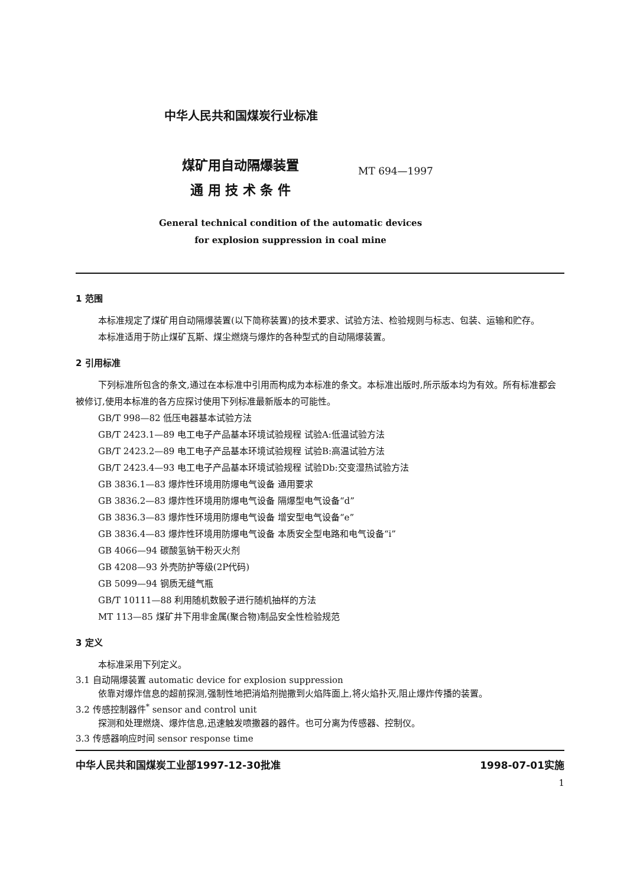中华人民共和国煤炭行业标准
煤矿用自动隔爆装置
通 用 技 术 条 件
MT 694—1997
General technical condition of the automatic devices
for explosion suppression in coal mine
1 范围
本标准规定了煤矿用自动隔爆装置(以下简称装置)的技术要求、试验方法、检验规则与标志、包装、运输和贮存。
本标准适用于防止煤矿瓦斯、煤尘燃烧与爆炸的各种型式的自动隔爆装置。
2 引用标准
下列标准所包含的条文,通过在本标准中引用而构成为本标准的条文。本标准出版时,所示版本均为有效。所有标准都会被修订,使用本标准的各方应探讨使用下列标准最新版本的可能性。
GB/T 998—82 低压电器基本试验方法
GB/T 2423.1—89 电工电子产品基本环境试验规程 试验A:低温试验方法
GB/T 2423.2—89 电工电子产品基本环境试验规程 试验B:高温试验方法
GB/T 2423.4—93 电工电子产品基本环境试验规程 试验Db:交变湿热试验方法
GB 3836.1—83 爆炸性环境用防爆电气设备 通用要求
GB 3836.2—83 爆炸性环境用防爆电气设备 隔爆型电气设备“d”
GB 3836.3—83 爆炸性环境用防爆电气设备 增安型电气设备“e”
GB 3836.4—83 爆炸性环境用防爆电气设备 本质安全型电路和电气设备“i”
GB 4066—94 碳酸氢钠干粉灭火剂
GB 4208—93 外壳防护等级(2P代码)
GB 5099—94 钢质无缝气瓶
GB/T 10111—88 利用随机数骰子进行随机抽样的方法
MT 113—85 煤矿井下用非金属(聚合物)制品安全性检验规范
3 定义
本标准采用下列定义。
3.1 自动隔爆装置 automatic device for explosion suppression
依靠对爆炸信息的超前探测,强制性地把消焰剂抛撒到火焰阵面上,将火焰扑灭,阻止爆炸传播的装置。
3.2 传感控制器件<sup>*</sup> sensor and control unit
探测和处理燃烧、爆炸信息,迅速触发喷撒器的器件。也可分离为传感器、控制仪。
3.3 传感器响应时间 sensor response time
中华人民共和国煤炭工业部1997-12-30批准 1998-07-01实施
1